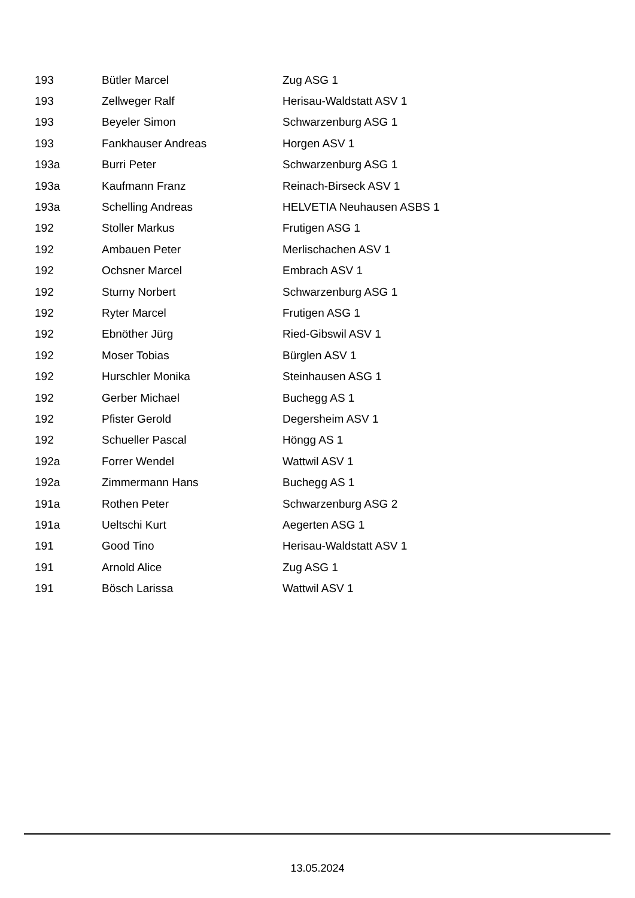| 193 | Bütler Marcel | Zug ASG 1 |
| 193 | Zellweger Ralf | Herisau-Waldstatt ASV 1 |
| 193 | Beyeler Simon | Schwarzenburg ASG 1 |
| 193 | Fankhauser Andreas | Horgen ASV 1 |
| 193a | Burri Peter | Schwarzenburg ASG 1 |
| 193a | Kaufmann Franz | Reinach-Birseck ASV 1 |
| 193a | Schelling Andreas | HELVETIA Neuhausen ASBS 1 |
| 192 | Stoller Markus | Frutigen ASG 1 |
| 192 | Ambauen Peter | Merlischachen ASV 1 |
| 192 | Ochsner Marcel | Embrach ASV 1 |
| 192 | Sturny Norbert | Schwarzenburg ASG 1 |
| 192 | Ryter Marcel | Frutigen ASG 1 |
| 192 | Ebnöther Jürg | Ried-Gibswil ASV 1 |
| 192 | Moser Tobias | Bürglen ASV 1 |
| 192 | Hurschler Monika | Steinhausen ASG 1 |
| 192 | Gerber Michael | Buchegg AS 1 |
| 192 | Pfister Gerold | Degersheim ASV 1 |
| 192 | Schueller Pascal | Höngg AS 1 |
| 192a | Forrer Wendel | Wattwil ASV 1 |
| 192a | Zimmermann Hans | Buchegg AS 1 |
| 191a | Rothen Peter | Schwarzenburg ASG 2 |
| 191a | Ueltschi Kurt | Aegerten ASG 1 |
| 191 | Good Tino | Herisau-Waldstatt ASV 1 |
| 191 | Arnold Alice | Zug ASG 1 |
| 191 | Bösch Larissa | Wattwil ASV 1 |
13.05.2024